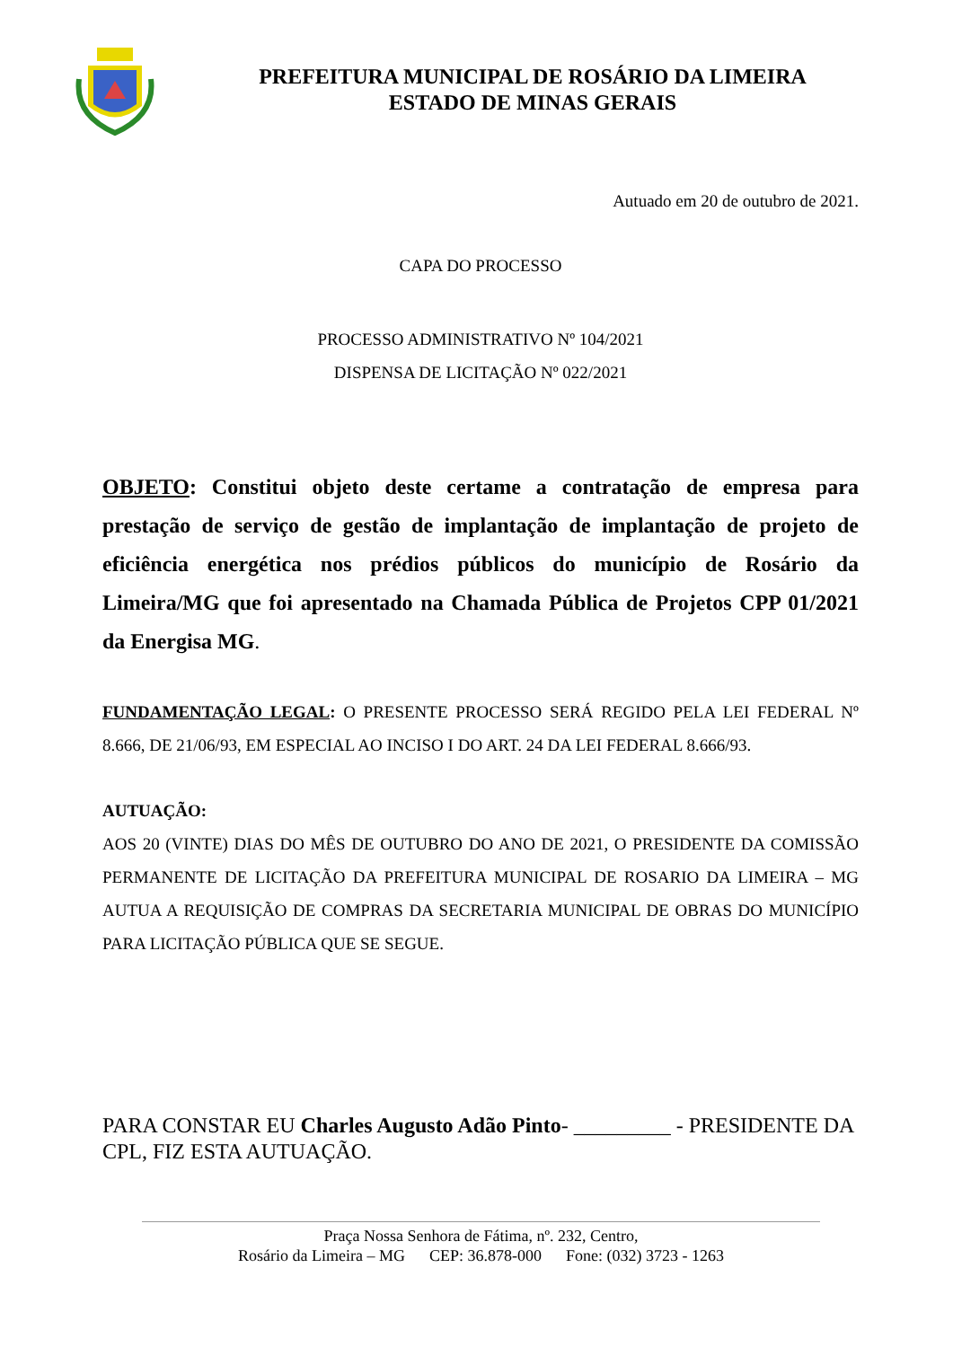PREFEITURA MUNICIPAL DE ROSÁRIO DA LIMEIRA
ESTADO DE MINAS GERAIS
Autuado em 20 de outubro de 2021.
CAPA DO PROCESSO
PROCESSO ADMINISTRATIVO Nº 104/2021
DISPENSA DE LICITAÇÃO Nº 022/2021
OBJETO: Constitui objeto deste certame a contratação de empresa para prestação de serviço de gestão de implantação de implantação de projeto de eficiência energética nos prédios públicos do município de Rosário da Limeira/MG que foi apresentado na Chamada Pública de Projetos CPP 01/2021 da Energisa MG.
FUNDAMENTAÇÃO LEGAL: O PRESENTE PROCESSO SERÁ REGIDO PELA LEI FEDERAL Nº 8.666, DE 21/06/93, EM ESPECIAL AO INCISO I DO ART. 24 DA LEI FEDERAL 8.666/93.
AUTUAÇÃO:
AOS 20 (VINTE) DIAS DO MÊS DE OUTUBRO DO ANO DE 2021, O PRESIDENTE DA COMISSÃO PERMANENTE DE LICITAÇÃO DA PREFEITURA MUNICIPAL DE ROSARIO DA LIMEIRA – MG AUTUA A REQUISIÇÃO DE COMPRAS DA SECRETARIA MUNICIPAL DE OBRAS DO MUNICÍPIO PARA LICITAÇÃO PÚBLICA QUE SE SEGUE.
PARA CONSTAR EU Charles Augusto Adão Pinto- _________ - PRESIDENTE DA CPL, FIZ ESTA AUTUAÇÃO.
Praça Nossa Senhora de Fátima, nº. 232, Centro,
Rosário da Limeira – MG CEP: 36.878-000 Fone: (032) 3723 - 1263